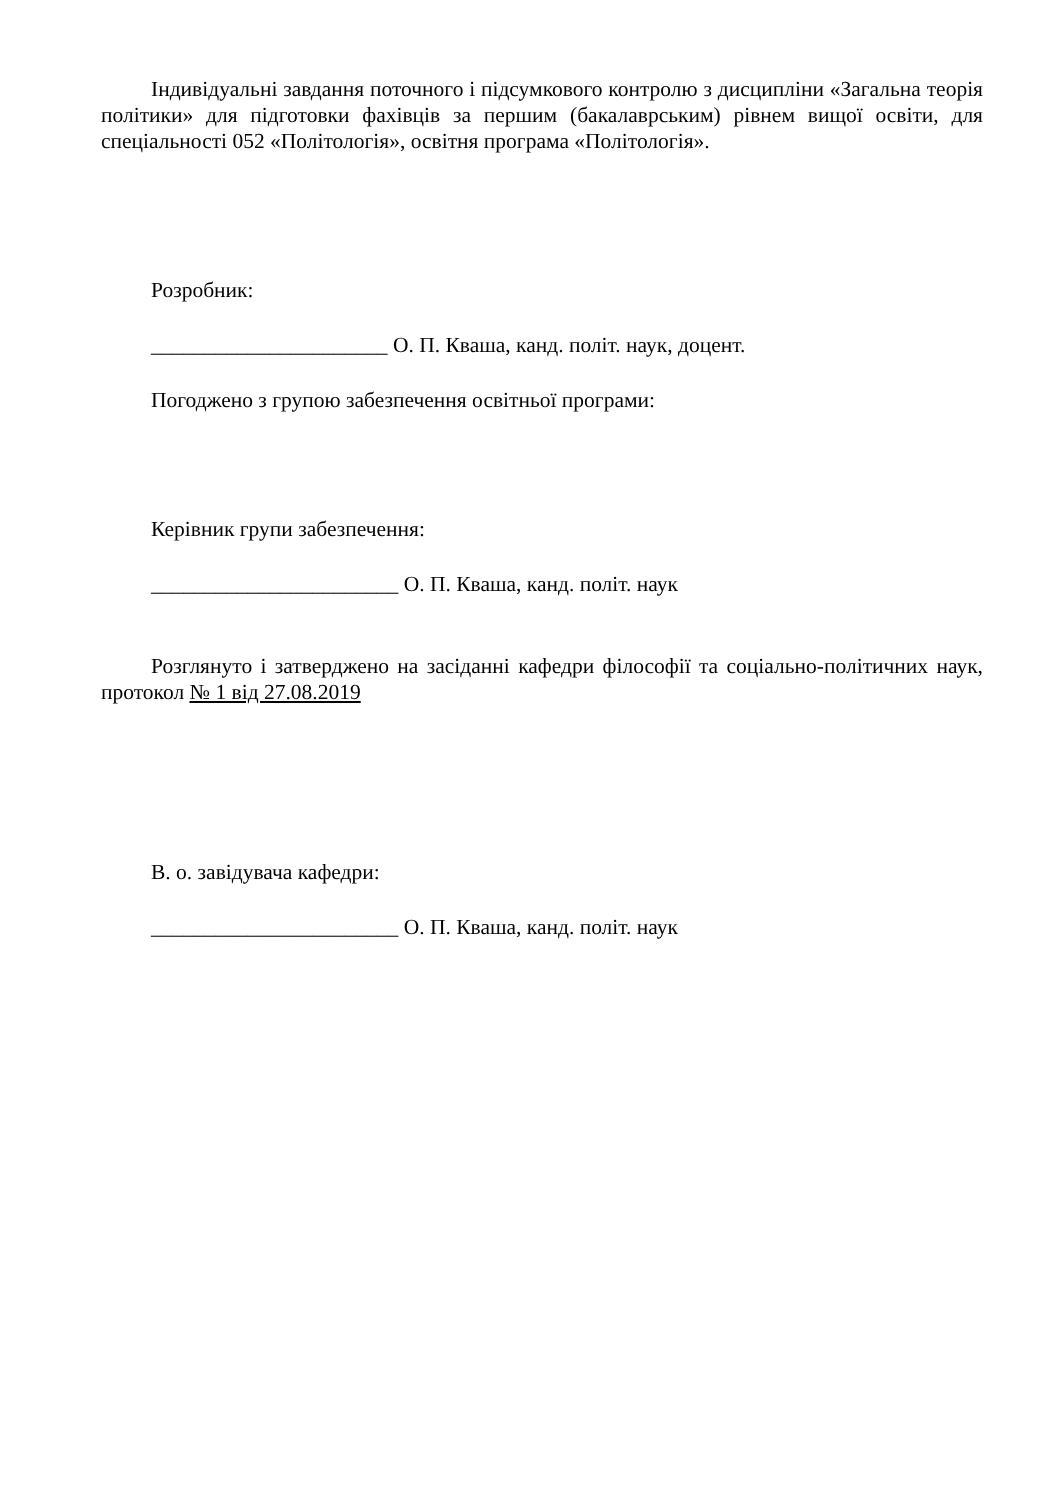Індивідуальні завдання поточного і підсумкового контролю з дисципліни «Загальна теорія політики» для підготовки фахівців за першим (бакалаврським) рівнем вищої освіти, для спеціальності 052 «Політологія», освітня програма «Політологія».
Розробник:
______________________ О. П. Кваша, канд. політ. наук, доцент.
Погоджено з групою забезпечення освітньої програми:
Керівник групи забезпечення:
_______________________ О. П. Кваша, канд. політ. наук
Розглянуто і затверджено на засіданні кафедри філософії та соціально-політичних наук, протокол № 1 від 27.08.2019
В. о. завідувача кафедри:
_______________________ О. П. Кваша, канд. політ. наук